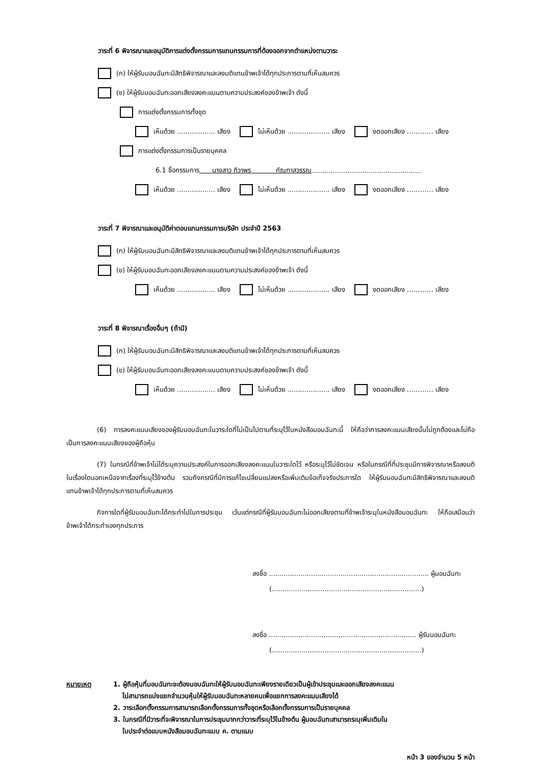วาระที่ 6 พิจารณาและอนุมัติการแต่งตั้งกรรมการแทนกรรมการที่ต้องออกจากตำแหน่งตามวาระ
(ก) ให้ผู้รับมอบฉันทะมีสิทธิพิจารณาและลงมติแทนข้าพเจ้าได้ทุกประการตามที่เห็นสมควร
(ข) ให้ผู้รับมอบฉันทะออกเสียงลงคะแนนตามความประสงค์ของข้าพเจ้า ดังนี้
การแต่งตั้งกรรมการทั้งชุด
เห็นด้วย .................. เสียง ไม่เห็นด้วย .................... เสียง งดออกเสียง ………… เสียง
การแต่งตั้งกรรมการเป็นรายบุคคล
6.1 ชื่อกรรมการ นางสาว ทิวาพร กัณฑาสุวรรณ....................................................
เห็นด้วย .................. เสียง ไม่เห็นด้วย .................... เสียง งดออกเสียง ………… เสียง
วาระที่ 7 พิจารณาและอนุมัติค่าตอบแทนกรรมการบริษัท ประจำปี 2563
(ก) ให้ผู้รับมอบฉันทะมีสิทธิพิจารณาและลงมติแทนข้าพเจ้าได้ทุกประการตามที่เห็นสมควร
(ข) ให้ผู้รับมอบฉันทะออกเสียงลงคะแนนตามความประสงค์ของข้าพเจ้า ดังนี้
เห็นด้วย .................. เสียง ไม่เห็นด้วย .................... เสียง งดออกเสียง ………… เสียง
วาระที่ 8 พิจารณาเรื่องอื่นๆ (ถ้ามี)
(ก) ให้ผู้รับมอบฉันทะมีสิทธิพิจารณาและลงมติแทนข้าพเจ้าได้ทุกประการตามที่เห็นสมควร
(ข) ให้ผู้รับมอบฉันทะออกเสียงลงคะแนนตามความประสงค์ของข้าพเจ้า ดังนี้
เห็นด้วย .................. เสียง ไม่เห็นด้วย .................... เสียง งดออกเสียง ………… เสียง
(6) การลงคะแนนเสียงของผู้รับมอบฉันทะในวาระใดที่ไม่เป็นไปตามที่ระบุไว้ในหนังสือมอบฉันทะนี้ ให้ถือว่าการลงคะแนนเสียงนั้นไม่ถูกต้องและไม่ถือเป็นการลงคะแนนเสียงของผู้ถือหุ้น
(7) ในกรณีที่ข้าพเจ้าไม่ได้ระบุความประสงค์ในการออกเสียงลงคะแนนในวาระใดไว้ หรือระบุไว้ไม่ชัดเจน หรือในกรณีที่ที่ประชุมมีการพิจารณาหรือลงมติในเรื่องใดนอกเหนือจากเรื่องที่ระบุไว้ข้างต้น รวมถึงกรณีที่มีการแก้ไขเปลี่ยนแปลงหรือเพิ่มเติมข้อเท็จจริงประการใด ให้ผู้รับมอบฉันทะมีสิทธิพิจารณาและลงมติแทนข้าพเจ้าได้ทุกประการตามที่เห็นสมควร
กิจการใดที่ผู้รับมอบฉันทะได้กระทำไปในการประชุม เว้นแต่กรณีที่ผู้รับมอบฉันทะไม่ออกเสียงตามที่ข้าพเจ้าระบุในหนังสือมอบฉันทะ ให้ถือเสมือนว่าข้าพเจ้าได้กระทำเองทุกประการ
ลงชื่อ ............................................................................ ผู้มอบฉันทะ
(.......................................................................)
ลงชื่อ ...................................................................... ผู้รับมอบฉันทะ
(.......................................................................)
หมายเหตุ 1. ผู้ถือหุ้นที่มอบฉันทะจะต้องมอบฉันทะให้ผู้รับมอบฉันทะเพียงรายเดียวเป็นผู้เข้าประชุมและออกเสียงลงคะแนน
ไม่สามารถแบ่งแยกจำนวนหุ้นให้ผู้รับมอบฉันทะหลายคนเพื่อแยกการลงคะแนนเสียงได้
2. วาระเลือกตั้งกรรมการสามารถเลือกตั้งกรรมการทั้งชุดหรือเลือกตั้งกรรมการเป็นรายบุคคล
3. ในกรณีที่มีวาระที่จะพิจารณาในการประชุมมากกว่าวาระที่ระบุไว้ในข้างต้น ผู้มอบฉันทะสามารถระบุเพิ่มเติมใน
ใบประจำต่อแบบหนังสือมอบฉันทะแบบ ค. ตามแนบ
หน้า 3 ของจำนวน 5 หน้า